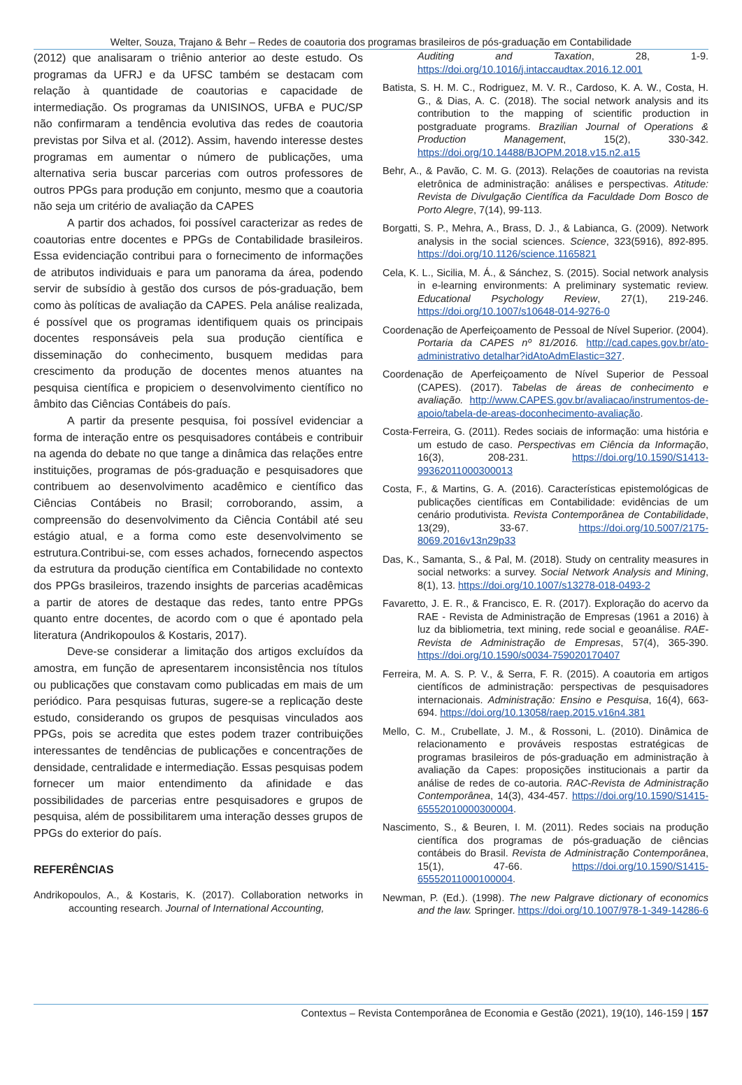Welter, Souza, Trajano & Behr – Redes de coautoria dos programas brasileiros de pós-graduação em Contabilidade
(2012) que analisaram o triênio anterior ao deste estudo. Os programas da UFRJ e da UFSC também se destacam com relação à quantidade de coautorias e capacidade de intermediação. Os programas da UNISINOS, UFBA e PUC/SP não confirmaram a tendência evolutiva das redes de coautoria previstas por Silva et al. (2012). Assim, havendo interesse destes programas em aumentar o número de publicações, uma alternativa seria buscar parcerias com outros professores de outros PPGs para produção em conjunto, mesmo que a coautoria não seja um critério de avaliação da CAPES
A partir dos achados, foi possível caracterizar as redes de coautorias entre docentes e PPGs de Contabilidade brasileiros. Essa evidenciação contribui para o fornecimento de informações de atributos individuais e para um panorama da área, podendo servir de subsídio à gestão dos cursos de pós-graduação, bem como às políticas de avaliação da CAPES. Pela análise realizada, é possível que os programas identifiquem quais os principais docentes responsáveis pela sua produção científica e disseminação do conhecimento, busquem medidas para crescimento da produção de docentes menos atuantes na pesquisa científica e propiciem o desenvolvimento científico no âmbito das Ciências Contábeis do país.
A partir da presente pesquisa, foi possível evidenciar a forma de interação entre os pesquisadores contábeis e contribuir na agenda do debate no que tange a dinâmica das relações entre instituições, programas de pós-graduação e pesquisadores que contribuem ao desenvolvimento acadêmico e científico das Ciências Contábeis no Brasil; corroborando, assim, a compreensão do desenvolvimento da Ciência Contábil até seu estágio atual, e a forma como este desenvolvimento se estrutura.Contribui-se, com esses achados, fornecendo aspectos da estrutura da produção científica em Contabilidade no contexto dos PPGs brasileiros, trazendo insights de parcerias acadêmicas a partir de atores de destaque das redes, tanto entre PPGs quanto entre docentes, de acordo com o que é apontado pela literatura (Andrikopoulos & Kostaris, 2017).
Deve-se considerar a limitação dos artigos excluídos da amostra, em função de apresentarem inconsistência nos títulos ou publicações que constavam como publicadas em mais de um periódico. Para pesquisas futuras, sugere-se a replicação deste estudo, considerando os grupos de pesquisas vinculados aos PPGs, pois se acredita que estes podem trazer contribuições interessantes de tendências de publicações e concentrações de densidade, centralidade e intermediação. Essas pesquisas podem fornecer um maior entendimento da afinidade e das possibilidades de parcerias entre pesquisadores e grupos de pesquisa, além de possibilitarem uma interação desses grupos de PPGs do exterior do país.
REFERÊNCIAS
Andrikopoulos, A., & Kostaris, K. (2017). Collaboration networks in accounting research. Journal of International Accounting,
Auditing and Taxation, 28, 1-9. https://doi.org/10.1016/j.intaccaudtax.2016.12.001
Batista, S. H. M. C., Rodriguez, M. V. R., Cardoso, K. A. W., Costa, H. G., & Dias, A. C. (2018). The social network analysis and its contribution to the mapping of scientific production in postgraduate programs. Brazilian Journal of Operations & Production Management, 15(2), 330-342. https://doi.org/10.14488/BJOPM.2018.v15.n2.a15
Behr, A., & Pavão, C. M. G. (2013). Relações de coautorias na revista eletrônica de administração: análises e perspectivas. Atitude: Revista de Divulgação Científica da Faculdade Dom Bosco de Porto Alegre, 7(14), 99-113.
Borgatti, S. P., Mehra, A., Brass, D. J., & Labianca, G. (2009). Network analysis in the social sciences. Science, 323(5916), 892-895. https://doi.org/10.1126/science.1165821
Cela, K. L., Sicilia, M. Á., & Sánchez, S. (2015). Social network analysis in e-learning environments: A preliminary systematic review. Educational Psychology Review, 27(1), 219-246. https://doi.org/10.1007/s10648-014-9276-0
Coordenação de Aperfeiçoamento de Pessoal de Nível Superior. (2004). Portaria da CAPES nº 81/2016. http://cad.capes.gov.br/ato-administrativo detalhar?idAtoAdmElastic=327.
Coordenação de Aperfeiçoamento de Nível Superior de Pessoal (CAPES). (2017). Tabelas de áreas de conhecimento e avaliação. http://www.CAPES.gov.br/avaliacao/instrumentos-de-apoio/tabela-de-areas-doconhecimento-avaliação.
Costa-Ferreira, G. (2011). Redes sociais de informação: uma história e um estudo de caso. Perspectivas em Ciência da Informação, 16(3), 208-231. https://doi.org/10.1590/S1413-99362011000300013
Costa, F., & Martins, G. A. (2016). Características epistemológicas de publicações científicas em Contabilidade: evidências de um cenário produtivista. Revista Contemporânea de Contabilidade, 13(29), 33-67. https://doi.org/10.5007/2175-8069.2016v13n29p33
Das, K., Samanta, S., & Pal, M. (2018). Study on centrality measures in social networks: a survey. Social Network Analysis and Mining, 8(1), 13. https://doi.org/10.1007/s13278-018-0493-2
Favaretto, J. E. R., & Francisco, E. R. (2017). Exploração do acervo da RAE - Revista de Administração de Empresas (1961 a 2016) à luz da bibliometria, text mining, rede social e geoanálise. RAE-Revista de Administração de Empresas, 57(4), 365-390. https://doi.org/10.1590/s0034-759020170407
Ferreira, M. A. S. P. V., & Serra, F. R. (2015). A coautoria em artigos científicos de administração: perspectivas de pesquisadores internacionais. Administração: Ensino e Pesquisa, 16(4), 663-694. https://doi.org/10.13058/raep.2015.v16n4.381
Mello, C. M., Crubellate, J. M., & Rossoni, L. (2010). Dinâmica de relacionamento e prováveis respostas estratégicas de programas brasileiros de pós-graduação em administração à avaliação da Capes: proposições institucionais a partir da análise de redes de co-autoria. RAC-Revista de Administração Contemporânea, 14(3), 434-457. https://doi.org/10.1590/S1415-65552010000300004.
Nascimento, S., & Beuren, I. M. (2011). Redes sociais na produção científica dos programas de pós-graduação de ciências contábeis do Brasil. Revista de Administração Contemporânea, 15(1), 47-66. https://doi.org/10.1590/S1415-65552011000100004.
Newman, P. (Ed.). (1998). The new Palgrave dictionary of economics and the law. Springer. https://doi.org/10.1007/978-1-349-14286-6
Contextus – Revista Contemporânea de Economia e Gestão (2021), 19(10), 146-159 | 157